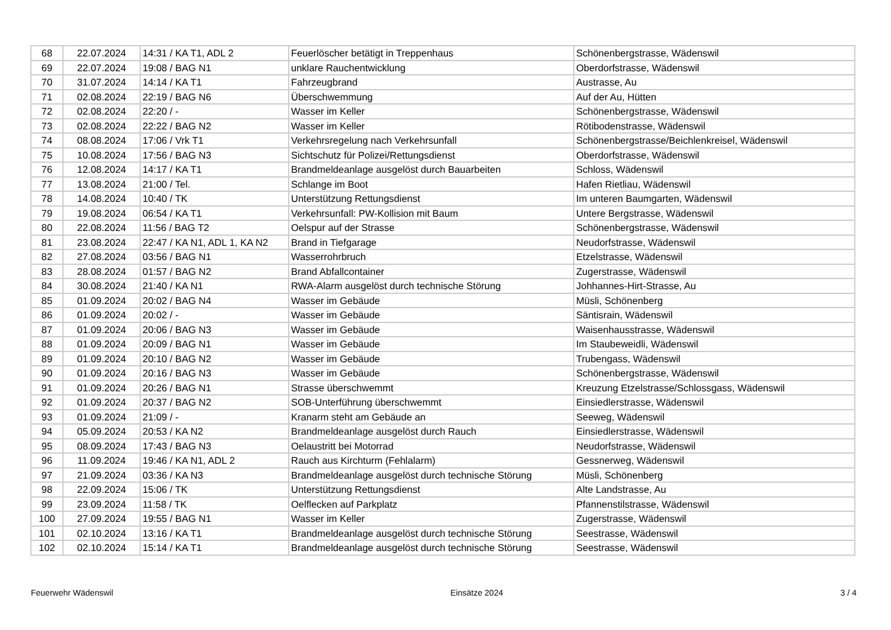| 68 | 22.07.2024 | 14:31 / KA T1, ADL 2 | Feuerlöscher betätigt in Treppenhaus | Schönenbergstrasse, Wädenswil |
| 69 | 22.07.2024 | 19:08 / BAG N1 | unklare Rauchentwicklung | Oberdorfstrasse, Wädenswil |
| 70 | 31.07.2024 | 14:14 / KA T1 | Fahrzeugbrand | Austrasse, Au |
| 71 | 02.08.2024 | 22:19 / BAG N6 | Überschwemmung | Auf der Au, Hütten |
| 72 | 02.08.2024 | 22:20 / - | Wasser im Keller | Schönenbergstrasse, Wädenswil |
| 73 | 02.08.2024 | 22:22 / BAG N2 | Wasser im Keller | Rötibodenstrasse, Wädenswil |
| 74 | 08.08.2024 | 17:06 / Vrk T1 | Verkehrsregelung nach Verkehrsunfall | Schönenbergstrasse/Beichlenkreisel, Wädenswil |
| 75 | 10.08.2024 | 17:56 / BAG N3 | Sichtschutz für Polizei/Rettungsdienst | Oberdorfstrasse, Wädenswil |
| 76 | 12.08.2024 | 14:17 / KA T1 | Brandmeldeanlage ausgelöst durch Bauarbeiten | Schloss, Wädenswil |
| 77 | 13.08.2024 | 21:00 / Tel. | Schlange im Boot | Hafen Rietliau, Wädenswil |
| 78 | 14.08.2024 | 10:40 / TK | Unterstützung Rettungsdienst | Im unteren Baumgarten, Wädenswil |
| 79 | 19.08.2024 | 06:54 / KA T1 | Verkehrsunfall: PW-Kollision mit Baum | Untere Bergstrasse, Wädenswil |
| 80 | 22.08.2024 | 11:56 / BAG T2 | Oelspur auf der Strasse | Schönenbergstrasse, Wädenswil |
| 81 | 23.08.2024 | 22:47 / KA N1, ADL 1, KA N2 | Brand in Tiefgarage | Neudorfstrasse, Wädenswil |
| 82 | 27.08.2024 | 03:56 / BAG N1 | Wasserrohrbruch | Etzelstrasse, Wädenswil |
| 83 | 28.08.2024 | 01:57 / BAG N2 | Brand Abfallcontainer | Zugerstrasse, Wädenswil |
| 84 | 30.08.2024 | 21:40 / KA N1 | RWA-Alarm ausgelöst durch technische Störung | Johhannes-Hirt-Strasse, Au |
| 85 | 01.09.2024 | 20:02 / BAG N4 | Wasser im Gebäude | Müsli, Schönenberg |
| 86 | 01.09.2024 | 20:02 / - | Wasser im Gebäude | Säntisrain, Wädenswil |
| 87 | 01.09.2024 | 20:06 / BAG N3 | Wasser im Gebäude | Waisenhausstrasse, Wädenswil |
| 88 | 01.09.2024 | 20:09 / BAG N1 | Wasser im Gebäude | Im Staubeweidli, Wädenswil |
| 89 | 01.09.2024 | 20:10 / BAG N2 | Wasser im Gebäude | Trubengass, Wädenswil |
| 90 | 01.09.2024 | 20:16 / BAG N3 | Wasser im Gebäude | Schönenbergstrasse, Wädenswil |
| 91 | 01.09.2024 | 20:26 / BAG N1 | Strasse überschwemmt | Kreuzung Etzelstrasse/Schlossgass, Wädenswil |
| 92 | 01.09.2024 | 20:37 / BAG N2 | SOB-Unterführung überschwemmt | Einsiedlerstrasse, Wädenswil |
| 93 | 01.09.2024 | 21:09 / - | Kranarm steht am Gebäude an | Seeweg, Wädenswil |
| 94 | 05.09.2024 | 20:53 / KA N2 | Brandmeldeanlage ausgelöst durch Rauch | Einsiedlerstrasse, Wädenswil |
| 95 | 08.09.2024 | 17:43 / BAG N3 | Oelaustritt bei Motorrad | Neudorfstrasse, Wädenswil |
| 96 | 11.09.2024 | 19:46 / KA N1, ADL 2 | Rauch aus Kirchturm (Fehlalarm) | Gessnerweg, Wädenswil |
| 97 | 21.09.2024 | 03:36 / KA N3 | Brandmeldeanlage ausgelöst durch technische Störung | Müsli, Schönenberg |
| 98 | 22.09.2024 | 15:06 / TK | Unterstützung Rettungsdienst | Alte Landstrasse, Au |
| 99 | 23.09.2024 | 11:58 / TK | Oelflecken auf Parkplatz | Pfannenstilstrasse, Wädenswil |
| 100 | 27.09.2024 | 19:55 / BAG N1 | Wasser im Keller | Zugerstrasse, Wädenswil |
| 101 | 02.10.2024 | 13:16 / KA T1 | Brandmeldeanlage ausgelöst durch technische Störung | Seestrasse, Wädenswil |
| 102 | 02.10.2024 | 15:14 / KA T1 | Brandmeldeanlage ausgelöst durch technische Störung | Seestrasse, Wädenswil |
Feuerwehr Wädenswil Einsätze 2024 3 / 4